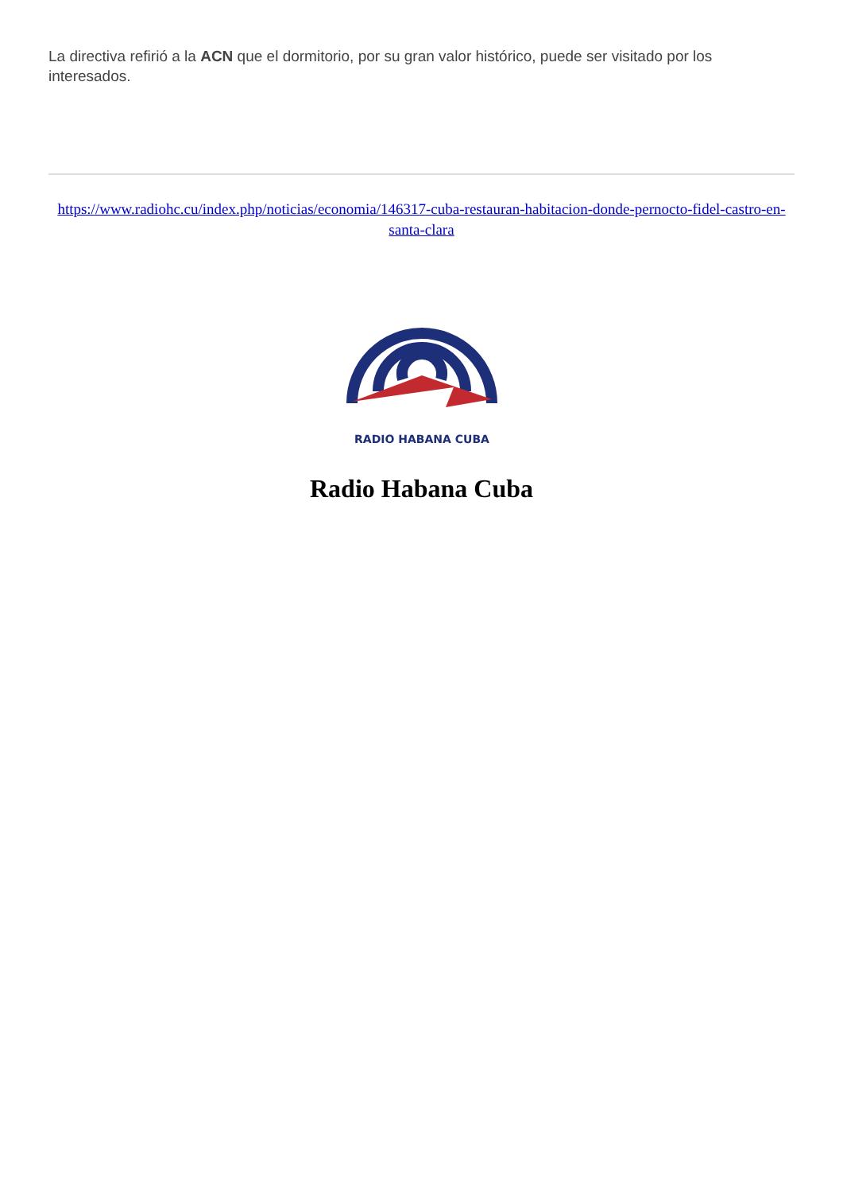La directiva refirió a la ACN que el dormitorio, por su gran valor histórico, puede ser visitado por los interesados.
https://www.radiohc.cu/index.php/noticias/economia/146317-cuba-restauran-habitacion-donde-pernocto-fidel-castro-en-santa-clara
RADIO HABANA CUBA
Radio Habana Cuba